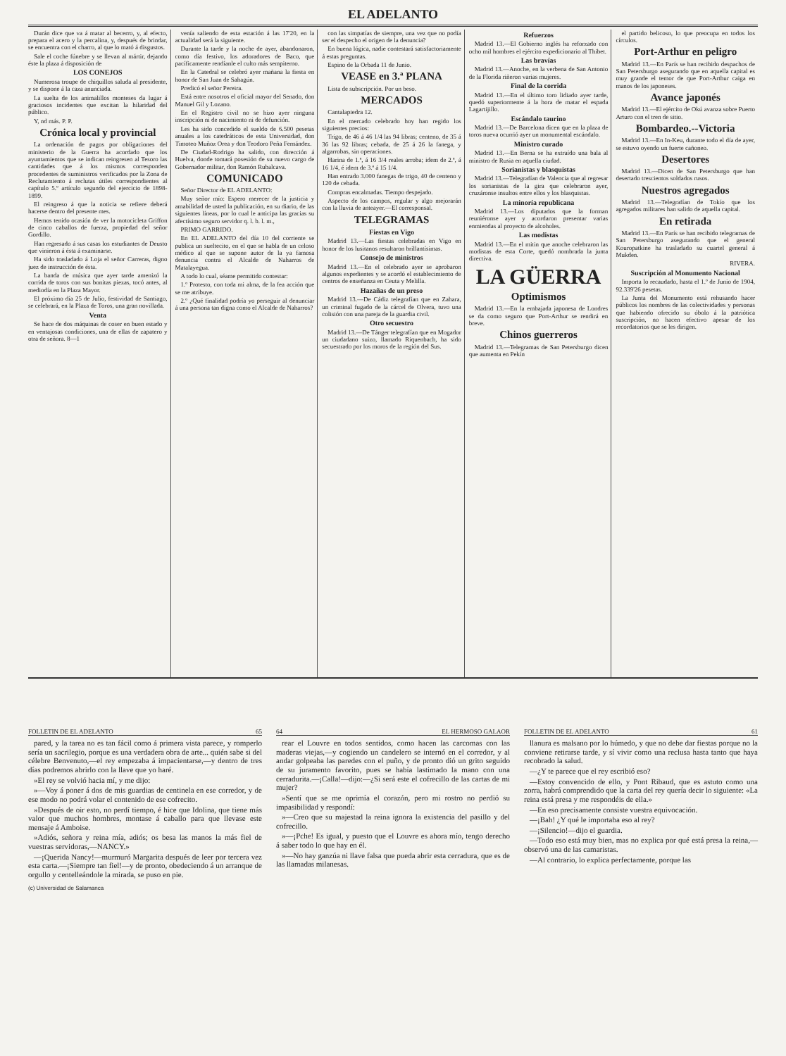EL ADELANTO
Durán dice que va á matar al becerro, y, al efecto, prepara el acero y la percalina, y, después de brindar, se encuentra con el charro, al que lo mató á disgustos.
Sale el coche fúnebre y se llevan al mártir, dejando éste la plaza á disposición de
LOS CONEJOS
Numerosa troupe de chiquillos saluda al presidente, y se dispone á la caza anunciada.
La suelta de los animalillos monteses da lugar á graciosos incidentes que excitan la hilaridad del público.
Y, nd más. P. P.
Crónica local y provincial
La ordenación de pagos por obligaciones del ministerio de la Guerra ha acordado que los ayuntamientos que se indican reingresen al Tesoro las cantidades que á los mismos corresponden procedentes de suministros verificados por la Zona de Reclutamiento á reclutas útiles correspondientes al capítulo 5.º artículo segundo del ejercicio de 1898-1899.
El reingreso á que la noticia se refiere deberá hacerse dentro del presente mes.
Hemos tenido ocasión de ver la motocicleta Griffon de cinco caballos de fuerza, propiedad del señor Gordillo.
Han regresado á sus casas los estudiantes de Deusto que vinieron á ésta á examinarse.
Ha sido trasladado á Loja el señor Carreras, digno juez de instrucción de ésta.
La banda de música que ayer tarde amenizó la corrida de toros con sus bonitas piezas, tocó antes, al mediodía en la Plaza Mayor.
El próximo día 25 de Julio, festividad de Santiago, se celebrará, en la Plaza de Toros, una gran novillada.
Venta
Se hace de dos máquinas de coser en buen estado y en ventajosas condiciones, una de ellas de zapatero y otra de señora. 8—1
venía saliendo de esta estación á las 17'20, en la actualidad será la siguiente.
Durante la tarde y la noche de ayer, abandonaron, como día festivo, los adoradores de Baco, que pacíficamente rendíanle el culto más sempiterno.
En la Catedral se celebró ayer mañana la fiesta en honor de San Juan de Sahagún.
Predicó el señor Pereira.
Está entre nosotros el oficial mayor del Senado, don Manuel Gil y Lozano.
En el Registro civil no se hizo ayer ninguna inscripción ni de nacimiento ni de defunción.
Les ha sido concedido el sueldo de 6.500 pesetas anuales a los catedráticos de esta Universidad, don Timoteo Muñoz Orea y don Teodoro Peña Fernández.
De Ciudad-Rodrigo ha salido, con dirección á Huelva, donde tomará posesión de su nuevo cargo de Gobernador militar, don Ramón Rubalcava.
COMUNICADO
Señor Director de EL ADELANTO:
Muy señor mío: Espero merecer de la justicia y amabilidad de usted la publicación, en su diario, de las siguientes líneas, por lo cual le anticipa las gracias su afectísimo seguro servidor q. l. b. l. m.,
PRIMO GARRIDO.
En EL ADELANTO del día 10 del corriente se publica un sueltecito, en el que se habla de un celoso médico al que se supone autor de la ya famosa denuncia contra el Alcalde de Naharros de Matalayegua.
A todo lo cual, séame permitido contestar:
1.º Protesto, con toda mi alma, de la fea acción que se me atribuye.
2.º ¿Qué finalidad podría yo perseguir al denunciar á una persona tan digna como el Alcalde de Naharros?
con las simpatías de siempre, una vez que no podía ser el despecho el origen de la denuncia?
En buena lógica, nadie contestará satisfactoriamente á estas preguntas.
Espino de la Orbada 11 de Junio.
VEASE en 3.ª PLANA
Lista de subscripción. Por un beso.
MERCADOS
Cantalapiedra 12.
En el mercado celebrado hoy han regido los siguientes precios:
Trigo, de 46 á 46 1/4 las 94 libras; centeno, de 35 á 36 las 92 libras; cebada, de 25 á 26 la fanega, y algarrobas, sin operaciones.
Harina de 1.ª, á 16 3/4 reales arroba; idem de 2.ª, á 16 1/4, é idem de 3.ª á 15 1/4.
Han entrado 3.000 fanegas de trigo, 40 de centeno y 120 de cebada.
Compras encalmadas. Tiempo despejado.
Aspecto de los campos, regular y algo mejorarán con la lluvia de anteayer.—El corresponsal.
TELEGRAMAS
Fiestas en Vigo
Madrid 13.—Las fiestas celebradas en Vigo en honor de los lusitanos resultaron brillantísimas.
Consejo de ministros
Madrid 13.—En el celebrado ayer se aprobaron algunos expedientes y se acordó el establecimiento de centros de enseñanza en Ceuta y Melilla.
Hazañas de un preso
Madrid 13.—De Cádiz telegrafían que en Zahara, un criminal fugado de la cárcel de Olvera, tuvo una colisión con una pareja de la guardia civil.
Otro secuestro
Madrid 13.—De Tánger telegrafían que en Mogador un ciudadano suizo, llamado Riquenbach, ha sido secuestrado por los moros de la región del Sus.
Refuerzos
Madrid 13.—El Gobierno inglés ha reforzado con ocho mil hombres el ejército expedicionario al Thibet.
Las bravías
Madrid 13.—Anoche, en la verbena de San Antonio de la Florida riñeron varias mujeres.
Final de la corrida
Madrid 13.—En el último toro lidiado ayer tarde, quedó superiormente á la hora de matar el espada Lagartijillo.
Escándalo taurino
Madrid 13.—De Barcelona dicen que en la plaza de toros nueva ocurrió ayer un monumental escándalo.
Ministro curado
Madrid 13.—En Berna se ha extraído una bala al ministro de Rusia en aquella ciudad.
Sorianistas y blasquistas
Madrid 13.—Telegrafían de Valencia que al regresar los sorianistas de la gira que celebraron ayer, cruzáronse insultos entre ellos y los blasquistas.
La minoría republicana
Madrid 13.—Los diputados que la forman reuniéronse ayer y acordaron presentar varias enmiendas al proyecto de alcoholes.
Las modistas
Madrid 13.—En el mitin que anoche celebraron las modistas de esta Corte, quedó nombrada la junta directiva.
LA GÜERRA
Optimismos
Madrid 13.—En la embajada japonesa de Londres se da como seguro que Port-Arthur se rendirá en breve.
Chinos guerreros
Madrid 13.—Telegramas de San Petersburgo dicen que aumenta en Pekín
el partido belicoso, lo que preocupa en todos los círculos.
Port-Arthur en peligro
Madrid 13.—En París se han recibido despachos de San Petersburgo asegurando que en aquella capital es muy grande el temor de que Port-Arthur caiga en manos de los japoneses.
Avance japonés
Madrid 13.—El ejército de Okú avanza sobre Puerto Arturo con el tren de sitio.
Bombardeo.--Victoria
Madrid 13.—En In-Keu, durante todo el día de ayer, se estuvo oyendo un fuerte cañoneo.
Desertores
Madrid 13.—Dicen de San Petersburgo que han desertado trescientos soldados rusos.
Nuestros agregados
Madrid 13.—Telegrafían de Tokío que los agregados militares han salido de aquella capital.
En retirada
Madrid 13.—En París se han recibido telegramas de San Petersburgo asegurando que el general Kouropatkine ha trasladado su cuartel general á Mukden.
RIVERA.
Suscripción al Monumento Nacional
Importa lo recaudado, hasta el 1.º de Junio de 1904, 92.339'26 pesetas.
La Junta del Monumento está rehusando hacer públicos los nombres de las colectividades y personas que habiendo ofrecido su óbolo á la patriótica suscripción, no hacen efectivo apesar de los recordatorios que se les dirigen.
FOLLETIN DE EL ADELANTO 65
pared, y la tarea no es tan fácil como á primera vista parece, y romperlo sería un sacrilegio, porque es una verdadera obra de arte... quién sabe si del célebre Benvenuto,—el rey empezaba á impacientarse,—y dentro de tres días podremos abrirlo con la llave que yo haré.
»El rey se volvió hacia mí, y me dijo:
»—Voy á poner á dos de mis guardias de centinela en ese corredor, y de ese modo no podrá volar el contenido de ese cofrecito.
»Después de oir esto, no perdí tiempo, é hice que Idolina, que tiene más valor que muchos hombres, montase á caballo para que llevase este mensaje á Amboise.
»Adiós, señora y reina mía, adiós; os besa las manos la más fiel de vuestras servidoras,—NANCY.»
—¡Querida Nancy!—murmuró Margarita después de leer por tercera vez esta carta.—¡Siempre tan fiel!—y de pronto, obedeciendo á un arranque de orgullo y centelleándole la mirada, se puso en pie.
64 EL HERMOSO GALAOR
rear el Louvre en todos sentidos, como hacen las carcomas con las maderas viejas,—y cogiendo un candelero se internó en el corredor, y al andar golpeaba las paredes con el puño, y de pronto dió un grito seguido de su juramento favorito, pues se había lastimado la mano con una cerradurita.—¡Calla!—dijo:—¿Si será este el cofrecillo de las cartas de mi mujer?
»Sentí que se me oprimía el corazón, pero mi rostro no perdió su impasibilidad y respondí:
»—Creo que su majestad la reina ignora la existencia del pasillo y del cofrecillo.
»—¡Pche! Es igual, y puesto que el Louvre es ahora mío, tengo derecho á saber todo lo que hay en él.
»—No hay ganzúa ni llave falsa que pueda abrir esta cerradura, que es de las llamadas milanesas.
FOLLETIN DE EL ADELANTO 61
llanura es malsano por lo húmedo, y que no debe dar fiestas porque no la conviene retirarse tarde, y sí vivir como una reclusa hasta tanto que haya recobrado la salud.
—¿Y te parece que el rey escribió eso?
—Estoy convencido de ello, y Pont Ribaud, que es astuto como una zorra, habrá comprendido que la carta del rey quería decir lo siguiente: «La reina está presa y me respondéis de ella.»
—En eso precisamente consiste vuestra equivocación.
—¡Bah! ¿Y qué le importaba eso al rey?
—¡Silencio!—dijo el guardia.
—Todo eso está muy bien, mas no explica por qué está presa la reina,—observó una de las camaristas.
—Al contrario, lo explica perfectamente, porque las
(c) Universidad de Salamanca